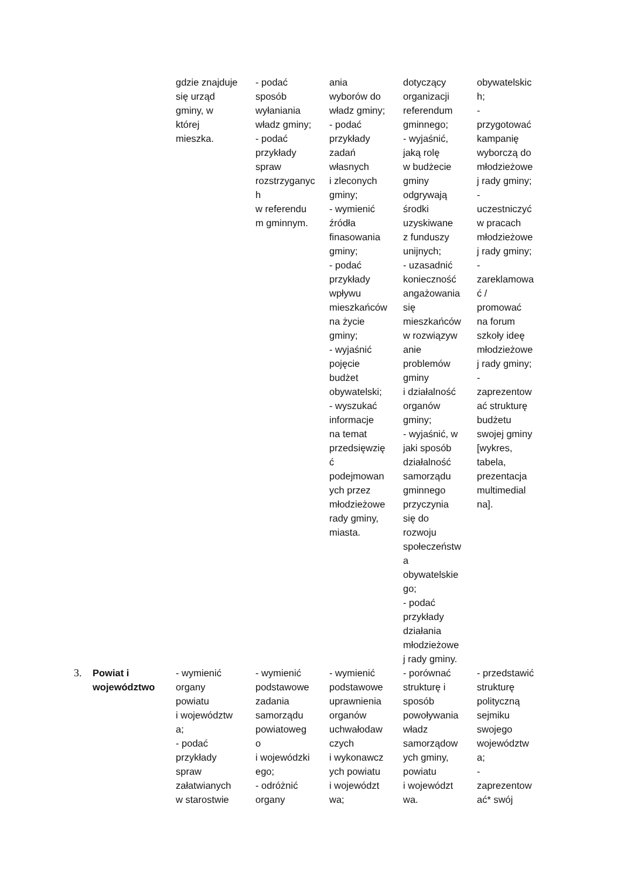| | | gdzie znajduje się urząd gminy, w której mieszka. | - podać sposób wyłaniania władz gminy; - podać przykłady spraw rozstrzyganyc h w referendu m gminnym. | ania wyborów do władz gminy; - podać przykłady zadań własnych i zleconych gminy; - wymienić źródła finasowania gminy; - podać przykłady wpływu mieszkańców na życie gminy; - wyjaśnić pojęcie budżet obywatelski; - wyszukać informacje na temat przedsięwzię ć podejmowan ych przez młodzieżowe rady gminy, miasta. | dotyczący organizacji referendum gminnego; - wyjaśnić, jaką rolę w budżecie gminy odgrywają środki uzyskiwane z funduszy unijnych; - uzasadnić konieczność angażowania się mieszkańców w rozwiązyw anie problemów gminy i działalność organów gminy; - wyjaśnić, w jaki sposób działalność samorządu gminnego przyczynia się do rozwoju społeczeństw a obywatelskie go; - podać przykłady działania młodzieżowe j rady gminy. | obywatelskic h; - przygotować kampanię wyborczą do młodzieżowe j rady gminy; - uczestniczyć w pracach młodzieżowe j rady gminy; - zareklamowa ć / promować na forum szkoły ideę młodzieżowe j rady gminy; - zaprezentow ać strukturę budżetu swojej gminy [wykres, tabela, prezentacja multimedial na]. |
| 3. | Powiat i województwo | - wymienić organy powiatu i województw a; - podać przykłady spraw załatwianych w starostwie | - wymienić podstawowe zadania samorządu powiatoweg o i wojewódzki ego; - odróżnić organy | - wymienić podstawowe uprawnienia organów uchwałodaw czych i wykonawcz ych powiatu i województ wa; | - porównać strukturę i sposób powoływania władz samorządow ych gminy, powiatu i województ wa. | - przedstawić strukturę polityczną sejmiku swojego województw a; - zaprezentow ać* swój |